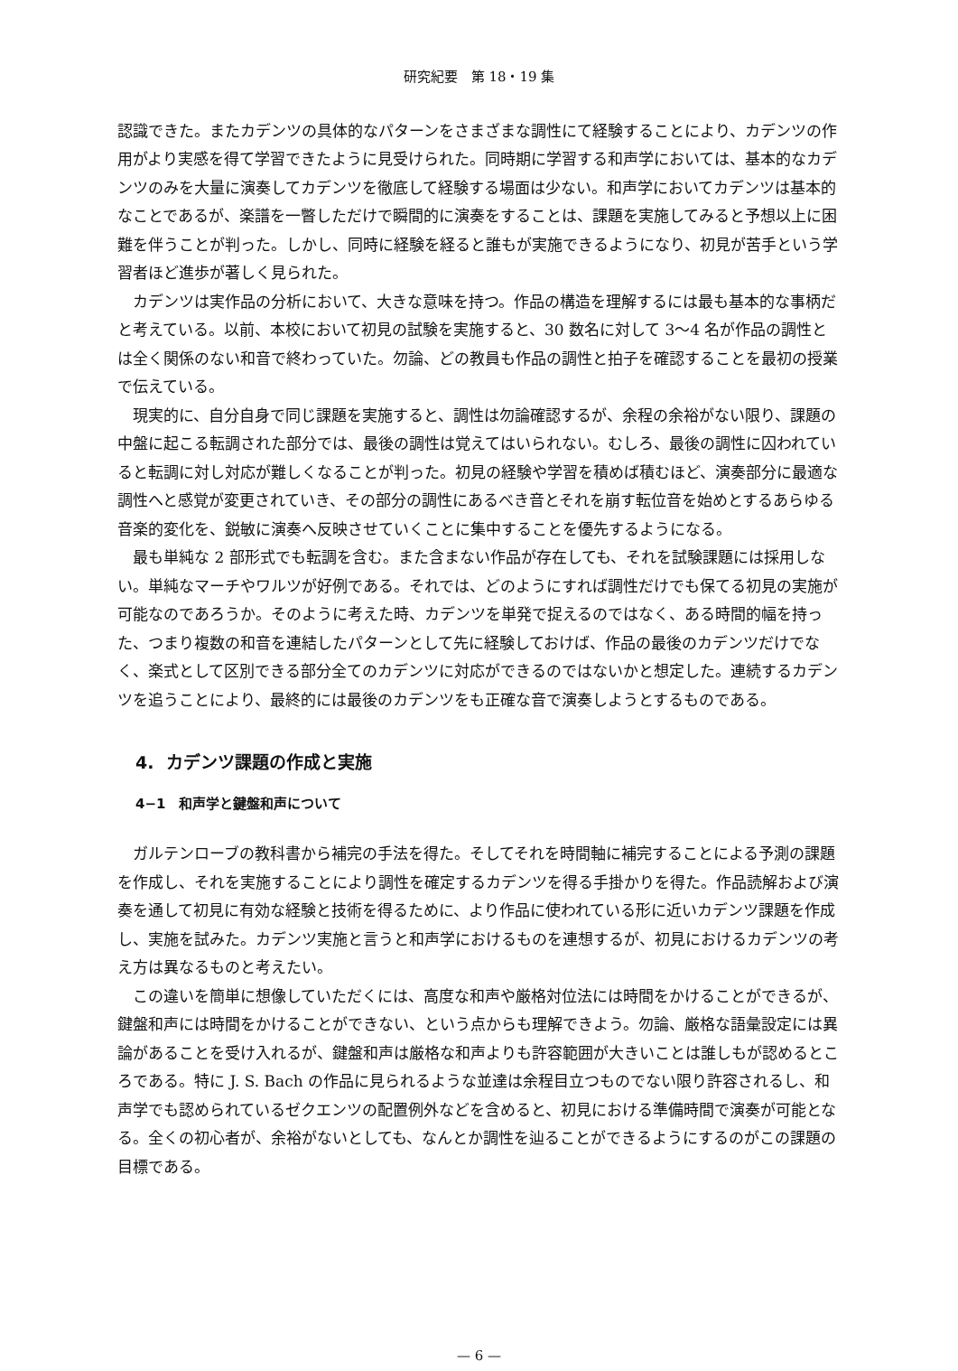研究紀要　第 18・19 集
認識できた。またカデンツの具体的なパターンをさまざまな調性にて経験することにより、カデンツの作用がより実感を得て学習できたように見受けられた。同時期に学習する和声学においては、基本的なカデンツのみを大量に演奏してカデンツを徹底して経験する場面は少ない。和声学においてカデンツは基本的なことであるが、楽譜を一瞥しただけで瞬間的に演奏をすることは、課題を実施してみると予想以上に困難を伴うことが判った。しかし、同時に経験を経ると誰もが実施できるようになり、初見が苦手という学習者ほど進歩が著しく見られた。
カデンツは実作品の分析において、大きな意味を持つ。作品の構造を理解するには最も基本的な事柄だと考えている。以前、本校において初見の試験を実施すると、30 数名に対して 3〜4 名が作品の調性とは全く関係のない和音で終わっていた。勿論、どの教員も作品の調性と拍子を確認することを最初の授業で伝えている。
現実的に、自分自身で同じ課題を実施すると、調性は勿論確認するが、余程の余裕がない限り、課題の中盤に起こる転調された部分では、最後の調性は覚えてはいられない。むしろ、最後の調性に囚われていると転調に対し対応が難しくなることが判った。初見の経験や学習を積めば積むほど、演奏部分に最適な調性へと感覚が変更されていき、その部分の調性にあるべき音とそれを崩す転位音を始めとするあらゆる音楽的変化を、鋭敏に演奏へ反映させていくことに集中することを優先するようになる。
最も単純な 2 部形式でも転調を含む。また含まない作品が存在しても、それを試験課題には採用しない。単純なマーチやワルツが好例である。それでは、どのようにすれば調性だけでも保てる初見の実施が可能なのであろうか。そのように考えた時、カデンツを単発で捉えるのではなく、ある時間的幅を持った、つまり複数の和音を連結したパターンとして先に経験しておけば、作品の最後のカデンツだけでなく、楽式として区別できる部分全てのカデンツに対応ができるのではないかと想定した。連続するカデンツを追うことにより、最終的には最後のカデンツをも正確な音で演奏しようとするものである。
4. カデンツ課題の作成と実施
4−1　和声学と鍵盤和声について
ガルテンローブの教科書から補完の手法を得た。そしてそれを時間軸に補完することによる予測の課題を作成し、それを実施することにより調性を確定するカデンツを得る手掛かりを得た。作品読解および演奏を通して初見に有効な経験と技術を得るために、より作品に使われている形に近いカデンツ課題を作成し、実施を試みた。カデンツ実施と言うと和声学におけるものを連想するが、初見におけるカデンツの考え方は異なるものと考えたい。
この違いを簡単に想像していただくには、高度な和声や厳格対位法には時間をかけることができるが、鍵盤和声には時間をかけることができない、という点からも理解できよう。勿論、厳格な語彙設定には異論があることを受け入れるが、鍵盤和声は厳格な和声よりも許容範囲が大きいことは誰しもが認めるところである。特に J. S. Bach の作品に見られるような並達は余程目立つものでない限り許容されるし、和声学でも認められているゼクエンツの配置例外などを含めると、初見における準備時間で演奏が可能となる。全くの初心者が、余裕がないとしても、なんとか調性を辿ることができるようにするのがこの課題の目標である。
— 6 —